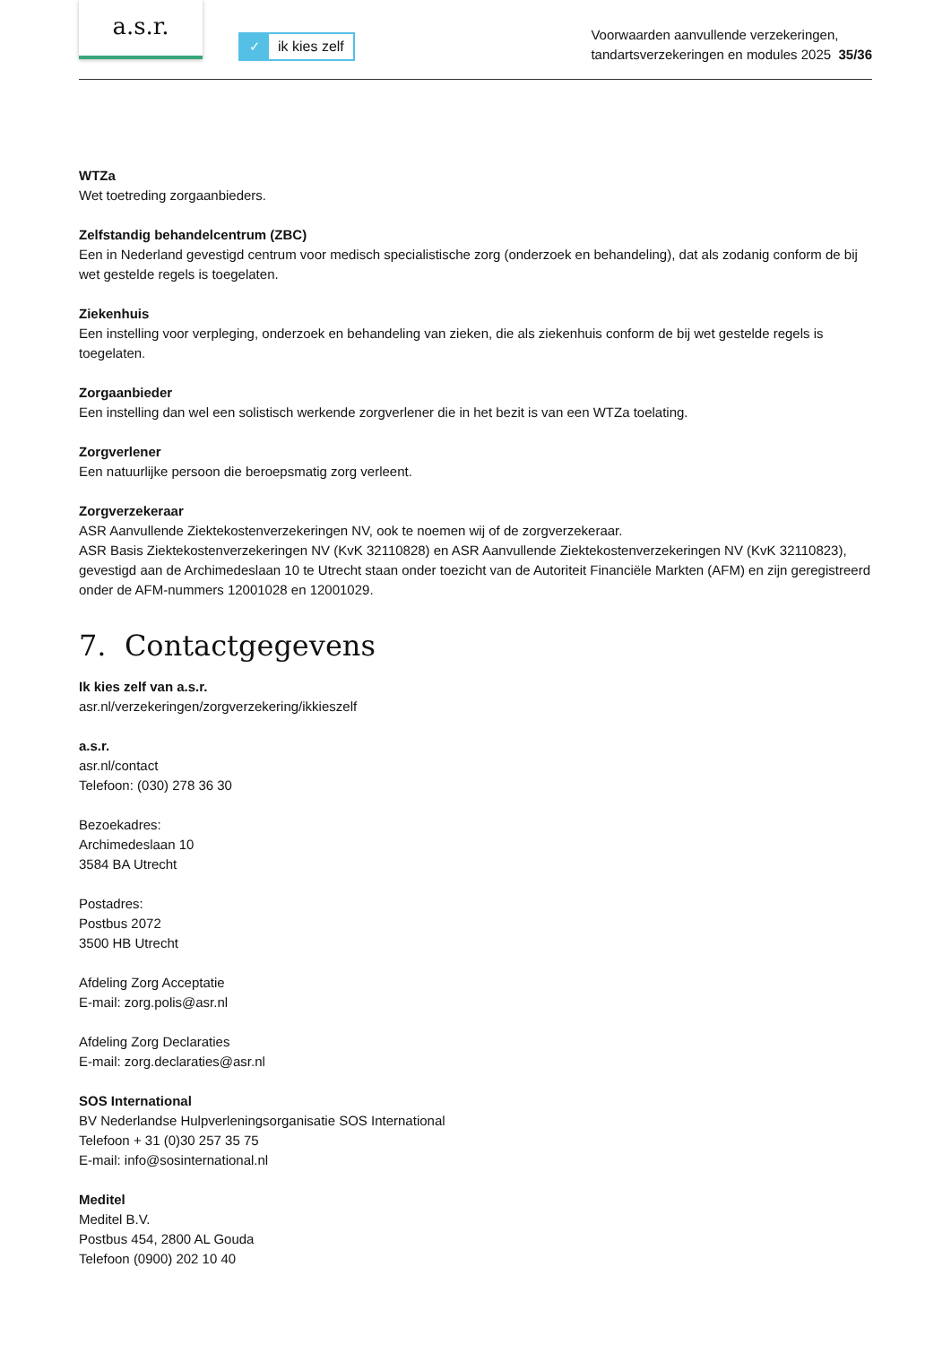a.s.r.
✓ ik kies zelf
Voorwaarden aanvullende verzekeringen,
tandartsverzekeringen en modules 2025 35/36
WTZa
Wet toetreding zorgaanbieders.
Zelfstandig behandelcentrum (ZBC)
Een in Nederland gevestigd centrum voor medisch specialistische zorg (onderzoek en behandeling), dat als zodanig conform de bij wet gestelde regels is toegelaten.
Ziekenhuis
Een instelling voor verpleging, onderzoek en behandeling van zieken, die als ziekenhuis conform de bij wet gestelde regels is toegelaten.
Zorgaanbieder
Een instelling dan wel een solistisch werkende zorgverlener die in het bezit is van een WTZa toelating.
Zorgverlener
Een natuurlijke persoon die beroepsmatig zorg verleent.
Zorgverzekeraar
ASR Aanvullende Ziektekostenverzekeringen NV, ook te noemen wij of de zorgverzekeraar.
ASR Basis Ziektekostenverzekeringen NV (KvK 32110828) en ASR Aanvullende Ziektekostenverzekeringen NV (KvK 32110823), gevestigd aan de Archimedeslaan 10 te Utrecht staan onder toezicht van de Autoriteit Financiële Markten (AFM) en zijn geregistreerd onder de AFM-nummers 12001028 en 12001029.
7. Contactgegevens
Ik kies zelf van a.s.r.
asr.nl/verzekeringen/zorgverzekering/ikkieszelf
a.s.r.
asr.nl/contact
Telefoon: (030) 278 36 30
Bezoekadres:
Archimedeslaan 10
3584 BA Utrecht
Postadres:
Postbus 2072
3500 HB Utrecht
Afdeling Zorg Acceptatie
E-mail: zorg.polis@asr.nl
Afdeling Zorg Declaraties
E-mail: zorg.declaraties@asr.nl
SOS International
BV Nederlandse Hulpverleningsorganisatie SOS International
Telefoon + 31 (0)30 257 35 75
E-mail: info@sosinternational.nl
Meditel
Meditel B.V.
Postbus 454, 2800 AL Gouda
Telefoon (0900) 202 10 40